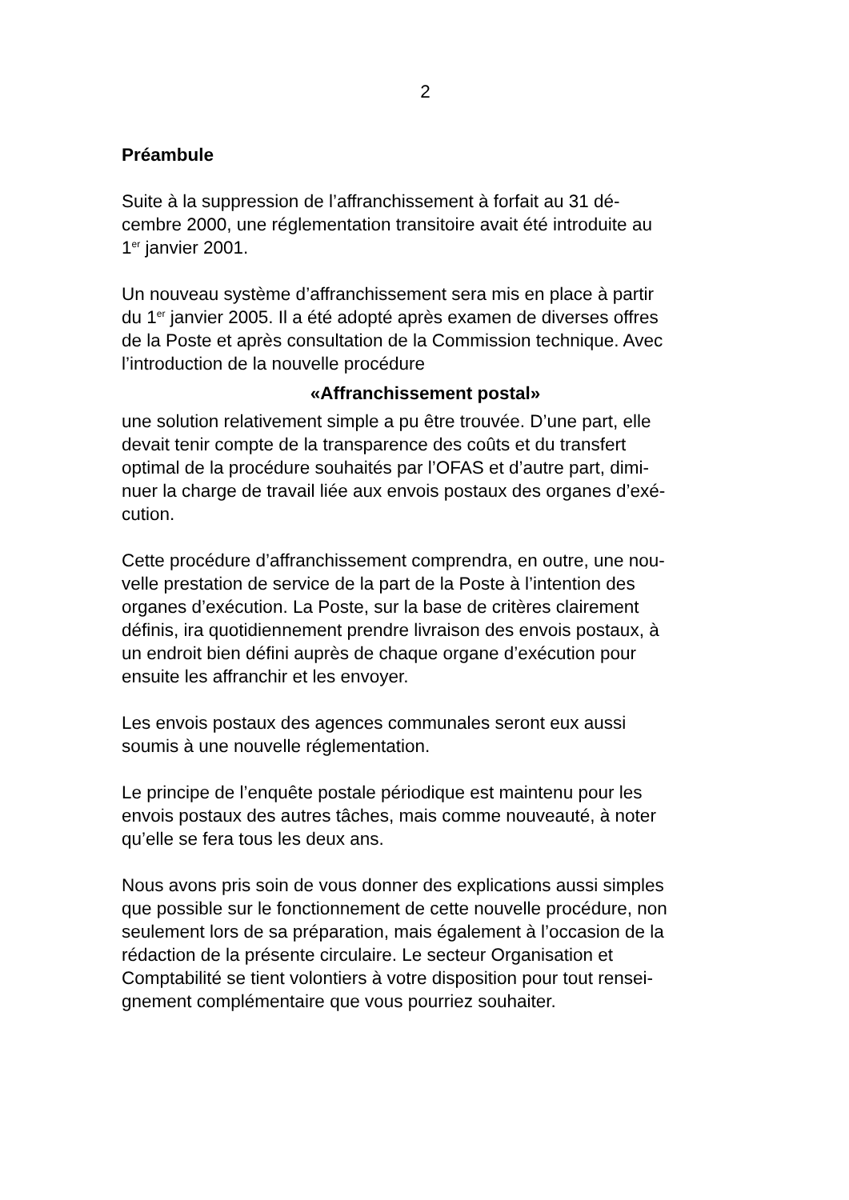2
Préambule
Suite à la suppression de l’affranchissement à forfait au 31 dé- cembre 2000, une réglementation transitoire avait été introduite au 1<sup>er</sup> janvier 2001.
Un nouveau système d’affranchissement sera mis en place à partir du 1<sup>er</sup> janvier 2005. Il a été adopté après examen de diverses offres de la Poste et après consultation de la Commission technique. Avec l’introduction de la nouvelle procédure
«Affranchissement postal»
une solution relativement simple a pu être trouvée. D’une part, elle devait tenir compte de la transparence des coûts et du transfert optimal de la procédure souhaités par l’OFAS et d’autre part, dimi- nuer la charge de travail liée aux envois postaux des organes d’exé- cution.
Cette procédure d’affranchissement comprendra, en outre, une nou- velle prestation de service de la part de la Poste à l’intention des organes d’exécution. La Poste, sur la base de critères clairement définis, ira quotidiennement prendre livraison des envois postaux, à un endroit bien défini auprès de chaque organe d’exécution pour ensuite les affranchir et les envoyer.
Les envois postaux des agences communales seront eux aussi soumis à une nouvelle réglementation.
Le principe de l’enquête postale périodique est maintenu pour les envois postaux des autres tâches, mais comme nouveauté, à noter qu’elle se fera tous les deux ans.
Nous avons pris soin de vous donner des explications aussi simples que possible sur le fonctionnement de cette nouvelle procédure, non seulement lors de sa préparation, mais également à l’occasion de la rédaction de la présente circulaire. Le secteur Organisation et Comptabilité se tient volontiers à votre disposition pour tout rensei- gnement complémentaire que vous pourriez souhaiter.